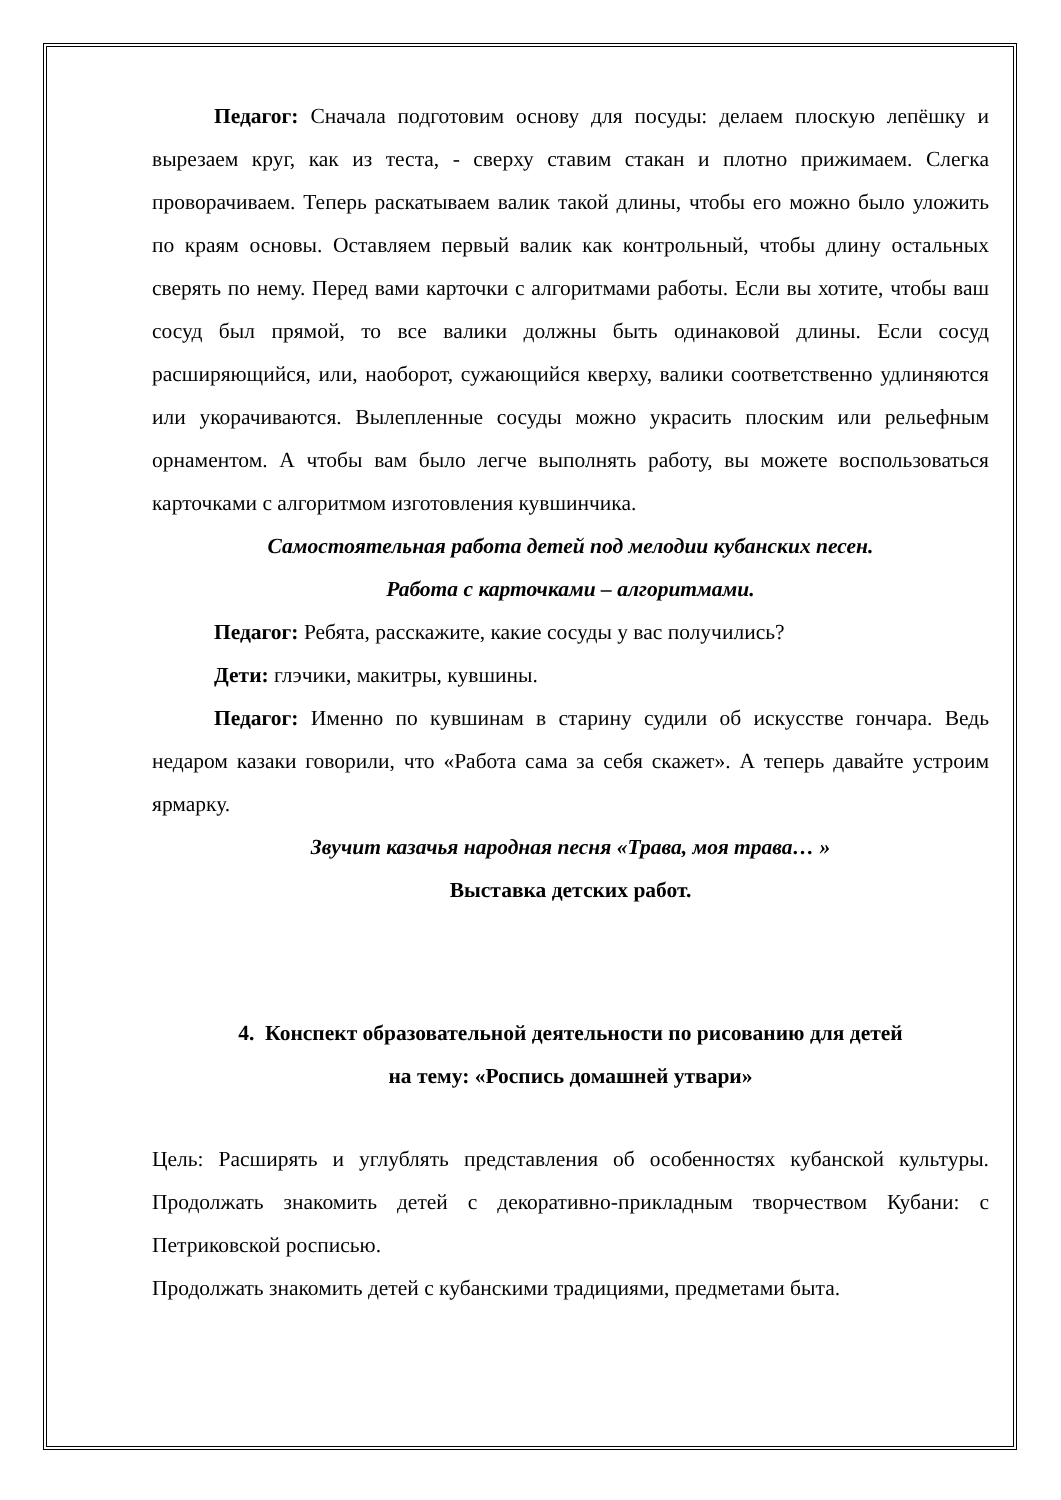Педагог: Сначала подготовим основу для посуды: делаем плоскую лепёшку и вырезаем круг, как из теста, - сверху ставим стакан и плотно прижимаем. Слегка проворачиваем. Теперь раскатываем валик такой длины, чтобы его можно было уложить по краям основы. Оставляем первый валик как контрольный, чтобы длину остальных сверять по нему. Перед вами карточки с алгоритмами работы. Если вы хотите, чтобы ваш сосуд был прямой, то все валики должны быть одинаковой длины. Если сосуд расширяющийся, или, наоборот, сужающийся кверху, валики соответственно удлиняются или укорачиваются. Вылепленные сосуды можно украсить плоским или рельефным орнаментом. А чтобы вам было легче выполнять работу, вы можете воспользоваться карточками с алгоритмом изготовления кувшинчика.
Самостоятельная работа детей под мелодии кубанских песен.
Работа с карточками – алгоритмами.
Педагог: Ребята, расскажите, какие сосуды у вас получились?
Дети: глэчики, макитры, кувшины.
Педагог: Именно по кувшинам в старину судили об искусстве гончара. Ведь недаром казаки говорили, что «Работа сама за себя скажет». А теперь давайте устроим ярмарку.
Звучит казачья народная песня «Трава, моя трава… »
Выставка детских работ.
4. Конспект образовательной деятельности по рисованию для детей
на тему: «Роспись домашней утвари»
Цель: Расширять и углублять представления об особенностях кубанской культуры. Продолжать знакомить детей с декоративно-прикладным творчеством Кубани: с Петриковской росписью.
Продолжать знакомить детей с кубанскими традициями, предметами быта.